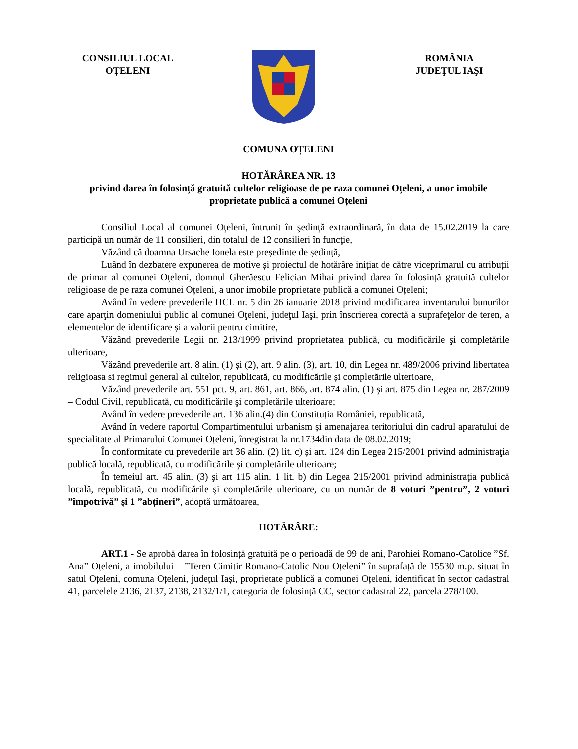CONSILIUL LOCAL
OȚELENI
ROMÂNIA
JUDEŢUL IAŞI
COMUNA OȚELENI
HOTĂRÂREA NR. 13
privind darea în folosință gratuită cultelor religioase de pe raza comunei Oțeleni, a unor imobile proprietate publică a comunei Oțeleni
Consiliul Local al comunei Oţeleni, întrunit în şedinţă extraordinară, în data de 15.02.2019 la care participă un număr de 11 consilieri, din totalul de 12 consilieri în funcţie,
Văzând că doamna Ursache Ionela este președinte de ședință,
Luând în dezbatere expunerea de motive și proiectul de hotărâre inițiat de către viceprimarul cu atribuții de primar al comunei Oțeleni, domnul Gherăescu Felician Mihai privind darea în folosință gratuită cultelor religioase de pe raza comunei Oțeleni, a unor imobile proprietate publică a comunei Oțeleni;
Având în vedere prevederile HCL nr. 5 din 26 ianuarie 2018 privind modificarea inventarului bunurilor care aparţin domeniului public al comunei Oţeleni, judeţul Iaşi, prin înscrierea corectă a suprafeţelor de teren, a elementelor de identificare și a valorii pentru cimitire,
Văzând prevederile Legii nr. 213/1999 privind proprietatea publică, cu modificările şi completările ulterioare,
Văzând prevederile art. 8 alin. (1) și (2), art. 9 alin. (3), art. 10, din Legea nr. 489/2006 privind libertatea religioasa si regimul general al cultelor, republicată, cu modificările și completările ulterioare,
Văzând prevederile art. 551 pct. 9, art. 861, art. 866, art. 874 alin. (1) şi art. 875 din Legea nr. 287/2009 – Codul Civil, republicată, cu modificările şi completările ulterioare;
Având în vedere prevederile art. 136 alin.(4) din Constituția României, republicată,
Având în vedere raportul Compartimentului urbanism și amenajarea teritoriului din cadrul aparatului de specialitate al Primarului Comunei Oțeleni, înregistrat la nr.1734din data de 08.02.2019;
În conformitate cu prevederile art 36 alin. (2) lit. c) și art. 124 din Legea 215/2001 privind administraţia publică locală, republicată, cu modificările şi completările ulterioare;
În temeiul art. 45 alin. (3) şi art 115 alin. 1 lit. b) din Legea 215/2001 privind administraţia publică locală, republicată, cu modificările şi completările ulterioare, cu un număr de 8 voturi ”pentru”, 2 voturi ”împotrivă” și 1 ”abțineri”, adoptă următoarea,
HOTĂRÂRE:
ART.1 - Se aprobă darea în folosință gratuită pe o perioadă de 99 de ani, Parohiei Romano-Catolice ”Sf. Ana” Oțeleni, a imobilului – ”Teren Cimitir Romano-Catolic Nou Oțeleni” în suprafață de 15530 m.p. situat în satul Oțeleni, comuna Oțeleni, județul Iași, proprietate publică a comunei Oțeleni, identificat în sector cadastral 41, parcelele 2136, 2137, 2138, 2132/1/1, categoria de folosință CC, sector cadastral 22, parcela 278/100.